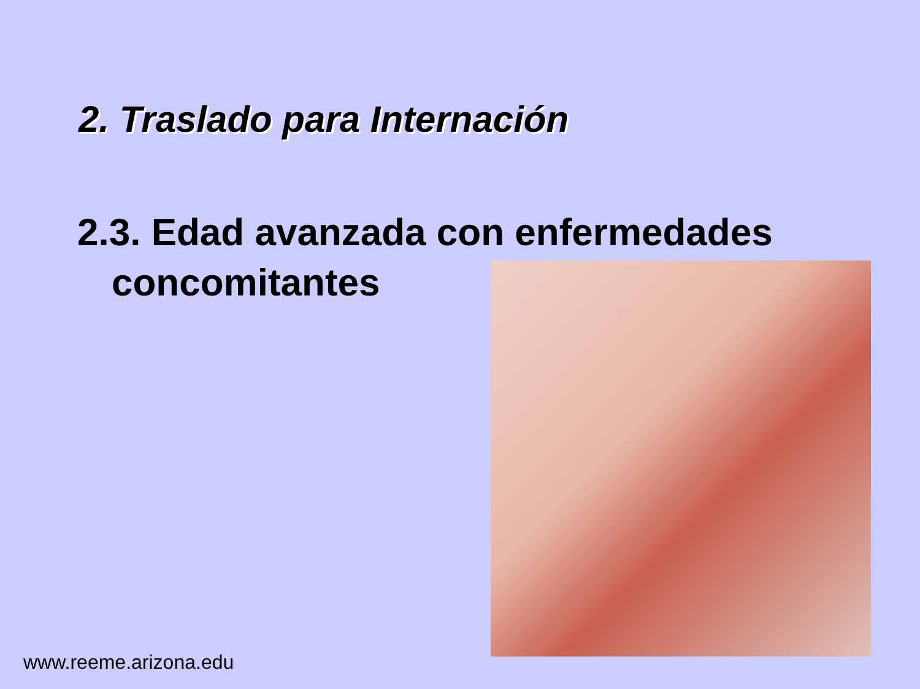2. Traslado para Internación
2.3. Edad avanzada con enfermedades
concomitantes
www.reeme.arizona.edu